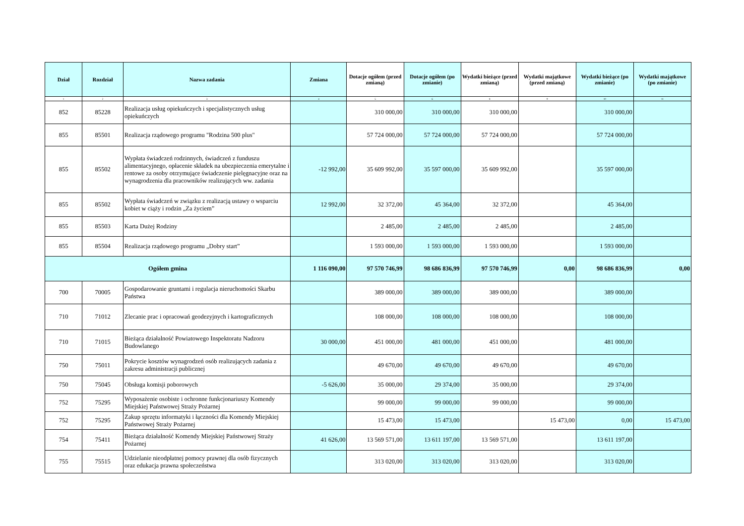| Dział | Rozdział | Nazwa zadania | Zmiana | Dotacje ogółem (przed zmianą) | Dotacje ogółem (po zmianie) | Wydatki bieżące (przed zmianą) | Wydatki majątkowe (przed zmianą) | Wydatki bieżące (po zmianie) | Wydatki majątkowe (po zmianie) |
| --- | --- | --- | --- | --- | --- | --- | --- | --- | --- |
| 1 | 2 | 3 | 4 | 5 | 6 | 8 | 9 | 10 | 11 |
| 852 | 85228 | Realizacja usług opiekuńczych i specjalistycznych usług opiekuńczych | | 310 000,00 | 310 000,00 | 310 000,00 | | 310 000,00 | |
| 855 | 85501 | Realizacja rządowego programu "Rodzina 500 plus" | | 57 724 000,00 | 57 724 000,00 | 57 724 000,00 | | 57 724 000,00 | |
| 855 | 85502 | Wypłata świadczeń rodzinnych, świadczeń z funduszu alimentacyjnego, opłacenie składek na ubezpieczenia emerytalne i rentowe za osoby otrzymujące świadczenie pielęgnacyjne oraz na wynagrodzenia dla pracowników realizujących ww. zadania | -12 992,00 | 35 609 992,00 | 35 597 000,00 | 35 609 992,00 | | 35 597 000,00 | |
| 855 | 85502 | Wypłata świadczeń w związku z realizacją ustawy o wsparciu kobiet w ciąży i rodzin „Za życiem” | 12 992,00 | 32 372,00 | 45 364,00 | 32 372,00 | | 45 364,00 | |
| 855 | 85503 | Karta Dużej Rodziny | | 2 485,00 | 2 485,00 | 2 485,00 | | 2 485,00 | |
| 855 | 85504 | Realizacja rządowego programu „Dobry start” | | 1 593 000,00 | 1 593 000,00 | 1 593 000,00 | | 1 593 000,00 | |
| Ogółem gmina | | | 1 116 090,00 | 97 570 746,99 | 98 686 836,99 | 97 570 746,99 | 0,00 | 98 686 836,99 | 0,00 |
| 700 | 70005 | Gospodarowanie gruntami i regulacja nieruchomości Skarbu Państwa | | 389 000,00 | 389 000,00 | 389 000,00 | | 389 000,00 | |
| 710 | 71012 | Zlecanie prac i opracowań geodezyjnych i kartograficznych | | 108 000,00 | 108 000,00 | 108 000,00 | | 108 000,00 | |
| 710 | 71015 | Bieżąca działalność Powiatowego Inspektoratu Nadzoru Budowlanego | 30 000,00 | 451 000,00 | 481 000,00 | 451 000,00 | | 481 000,00 | |
| 750 | 75011 | Pokrycie kosztów wynagrodzeń osób realizujących zadania z zakresu administracji publicznej | | 49 670,00 | 49 670,00 | 49 670,00 | | 49 670,00 | |
| 750 | 75045 | Obsługa komisji poborowych | -5 626,00 | 35 000,00 | 29 374,00 | 35 000,00 | | 29 374,00 | |
| 752 | 75295 | Wyposażenie osobiste i ochronne funkcjonariuszy Komendy Miejskiej Państwowej Straży Pożarnej | | 99 000,00 | 99 000,00 | 99 000,00 | | 99 000,00 | |
| 752 | 75295 | Zakup sprzętu informatyki i łączności dla Komendy Miejskiej Państwowej Straży Pożarnej | | 15 473,00 | 15 473,00 | | 15 473,00 | 0,00 | 15 473,00 |
| 754 | 75411 | Bieżąca działalność Komendy Miejskiej Państwowej Straży Pożarnej | 41 626,00 | 13 569 571,00 | 13 611 197,00 | 13 569 571,00 | | 13 611 197,00 | |
| 755 | 75515 | Udzielanie nieodpłatnej pomocy prawnej dla osób fizycznych oraz edukacja prawna społeczeństwa | | 313 020,00 | 313 020,00 | 313 020,00 | | 313 020,00 | |